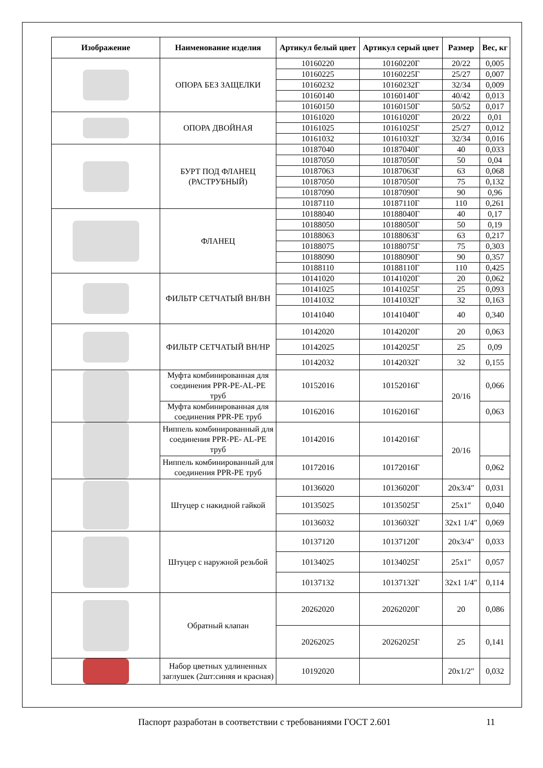| Изображение | Наименование изделия | Артикул белый цвет | Артикул серый цвет | Размер | Вес, кг |
| --- | --- | --- | --- | --- | --- |
| | ОПОРА БЕЗ ЗАЩЕЛКИ | 10160220 | 10160220Г | 20/22 | 0,005 |
| | | 10160225 | 10160225Г | 25/27 | 0,007 |
| | | 10160232 | 10160232Г | 32/34 | 0,009 |
| | | 10160140 | 10160140Г | 40/42 | 0,013 |
| | | 10160150 | 10160150Г | 50/52 | 0,017 |
| | ОПОРА ДВОЙНАЯ | 10161020 | 10161020Г | 20/22 | 0,01 |
| | | 10161025 | 10161025Г | 25/27 | 0,012 |
| | | 10161032 | 10161032Г | 32/34 | 0,016 |
| | БУРТ ПОД ФЛАНЕЦ (РАСТРУБНЫЙ) | 10187040 | 10187040Г | 40 | 0,033 |
| | | 10187050 | 10187050Г | 50 | 0,04 |
| | | 10187063 | 10187063Г | 63 | 0,068 |
| | | 10187050 | 10187050Г | 75 | 0,132 |
| | | 10187090 | 10187090Г | 90 | 0,96 |
| | | 10187110 | 10187110Г | 110 | 0,261 |
| | ФЛАНЕЦ | 10188040 | 10188040Г | 40 | 0,17 |
| | | 10188050 | 10188050Г | 50 | 0,19 |
| | | 10188063 | 10188063Г | 63 | 0,217 |
| | | 10188075 | 10188075Г | 75 | 0,303 |
| | | 10188090 | 10188090Г | 90 | 0,357 |
| | | 10188110 | 10188110Г | 110 | 0,425 |
| | ФИЛЬТР СЕТЧАТЫЙ ВН/ВН | 10141020 | 10141020Г | 20 | 0,062 |
| | | 10141025 | 10141025Г | 25 | 0,093 |
| | | 10141032 | 10141032Г | 32 | 0,163 |
| | | 10141040 | 10141040Г | 40 | 0,340 |
| | ФИЛЬТР СЕТЧАТЫЙ ВН/НР | 10142020 | 10142020Г | 20 | 0,063 |
| | | 10142025 | 10142025Г | 25 | 0,09 |
| | | 10142032 | 10142032Г | 32 | 0,155 |
| | Муфта комбинированная для соединения PPR-PE-AL-PE труб | 10152016 | 10152016Г | 20/16 | 0,066 |
| | Муфта комбинированная для соединения PPR-PE труб | 10162016 | 10162016Г | | 0,063 |
| | Ниппель комбинированный для соединения PPR-PE- AL-PE труб | 10142016 | 10142016Г | 20/16 | |
| | Ниппель комбинированный для соединения PPR-PE труб | 10172016 | 10172016Г | | 0,062 |
| | Штуцер с накидной гайкой | 10136020 | 10136020Г | 20x3/4″ | 0,031 |
| | | 10135025 | 10135025Г | 25x1″ | 0,040 |
| | | 10136032 | 10136032Г | 32x1 1/4″ | 0,069 |
| | Штуцер с наружной резьбой | 10137120 | 10137120Г | 20x3/4" | 0,033 |
| | | 10134025 | 10134025Г | 25x1″ | 0,057 |
| | | 10137132 | 10137132Г | 32x1 1/4″ | 0,114 |
| | Обратный клапан | 20262020 | 20262020Г | 20 | 0,086 |
| | | 20262025 | 20262025Г | 25 | 0,141 |
| | Набор цветных удлиненных заглушек (2шт:синяя и красная) | 10192020 | | 20x1/2″ | 0,032 |
Паспорт разработан в соответствии с требованиями ГОСТ 2.601 11